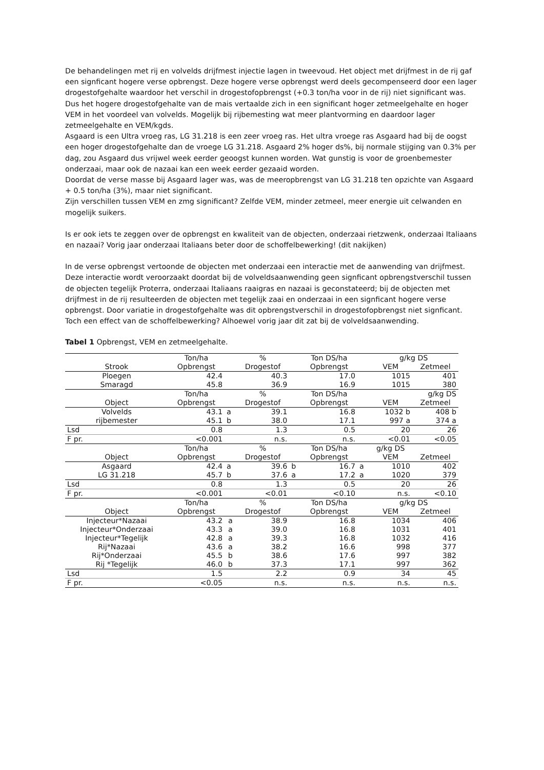De behandelingen met rij en volvelds drijfmest injectie lagen in tweevoud. Het object met drijfmest in de rij gaf een signficant hogere verse opbrengst. Deze hogere verse opbrengst werd deels gecompenseerd door een lager drogestofgehalte waardoor het verschil in drogestofopbrengst (+0.3 ton/ha voor in de rij) niet significant was. Dus het hogere drogestofgehalte van de mais vertaalde zich in een significant hoger zetmeelgehalte en hoger VEM in het voordeel van volvelds. Mogelijk bij rijbemesting wat meer plantvorming en daardoor lager zetmeelgehalte en VEM/kgds.
Asgaard is een Ultra vroeg ras, LG 31.218 is een zeer vroeg ras. Het ultra vroege ras Asgaard had bij de oogst een hoger drogestofgehalte dan de vroege LG 31.218. Asgaard 2% hoger ds%, bij normale stijging van 0.3% per dag, zou Asgaard dus vrijwel week eerder geoogst kunnen worden. Wat gunstig is voor de groenbemester onderzaai, maar ook de nazaai kan een week eerder gezaaid worden.
Doordat de verse masse bij Asgaard lager was, was de meeropbrengst van LG 31.218 ten opzichte van Asgaard + 0.5 ton/ha (3%), maar niet significant.
Zijn verschillen tussen VEM en zmg significant? Zelfde VEM, minder zetmeel, meer energie uit celwanden en mogelijk suikers.
Is er ook iets te zeggen over de opbrengst en kwaliteit van de objecten, onderzaai rietzwenk, onderzaai Italiaans en nazaai? Vorig jaar onderzaai Italiaans beter door de schoffelbewerking! (dit nakijken)
In de verse opbrengst vertoonde de objecten met onderzaai een interactie met de aanwending van drijfmest. Deze interactie wordt veroorzaakt doordat bij de volveldsaanwending geen signficant opbrengstverschil tussen de objecten tegelijk Proterra, onderzaai Italiaans raaigras en nazaai is geconstateerd; bij de objecten met drijfmest in de rij resulteerden de objecten met tegelijk zaai en onderzaai in een signficant hogere verse opbrengst. Door variatie in drogestofgehalte was dit opbrengstverschil in drogestofopbrengst niet signficant. Toch een effect van de schoffelbewerking? Alhoewel vorig jaar dit zat bij de volveldsaanwending.
Tabel 1 Opbrengst, VEM en zetmeelgehalte.
| | Ton/ha | | % | | Ton DS/ha | | g/kg DS | |
| Strook | Opbrengst | | Drogestof | | Opbrengst | | VEM | Zetmeel |
| Ploegen | 42.4 | | 40.3 | | 17.0 | | 1015 | 401 |
| Smaragd | 45.8 | | 36.9 | | 16.9 | | 1015 | 380 |
| | Ton/ha | | % | | Ton DS/ha | | | g/kg DS |
| Object | Opbrengst | | Drogestof | | Opbrengst | | VEM | Zetmeel |
| Volvelds | 43.1 | a | 39.1 | | 16.8 | | 1032 b | 408 b |
| rijbemester | 45.1 | b | 38.0 | | 17.1 | | 997 a | 374 a |
| Lsd | 0.8 | | 1.3 | | 0.5 | | 20 | 26 |
| F pr. | <0.001 | | n.s. | | n.s. | | <0.01 | <0.05 |
| | Ton/ha | | % | | Ton DS/ha | | g/kg DS | |
| Object | Opbrengst | | Drogestof | | Opbrengst | | VEM | Zetmeel |
| Asgaard | 42.4 | a | 39.6 | b | 16.7 | a | 1010 | 402 |
| LG 31.218 | 45.7 | b | 37.6 | a | 17.2 | a | 1020 | 379 |
| Lsd | 0.8 | | 1.3 | | 0.5 | | 20 | 26 |
| F pr. | <0.001 | | <0.01 | | <0.10 | | n.s. | <0.10 |
| | Ton/ha | | % | | Ton DS/ha | | g/kg DS | |
| Object | Opbrengst | | Drogestof | | Opbrengst | | VEM | Zetmeel |
| Injecteur*Nazaai | 43.2 | a | 38.9 | | 16.8 | | 1034 | 406 |
| Injecteur*Onderzaai | 43.3 | a | 39.0 | | 16.8 | | 1031 | 401 |
| Injecteur*Tegelijk | 42.8 | a | 39.3 | | 16.8 | | 1032 | 416 |
| Rij*Nazaai | 43.6 | a | 38.2 | | 16.6 | | 998 | 377 |
| Rij*Onderzaai | 45.5 | b | 38.6 | | 17.6 | | 997 | 382 |
| Rij *Tegelijk | 46.0 | b | 37.3 | | 17.1 | | 997 | 362 |
| Lsd | 1.5 | | 2.2 | | 0.9 | | 34 | 45 |
| F pr. | <0.05 | | n.s. | | n.s. | | n.s. | n.s. |